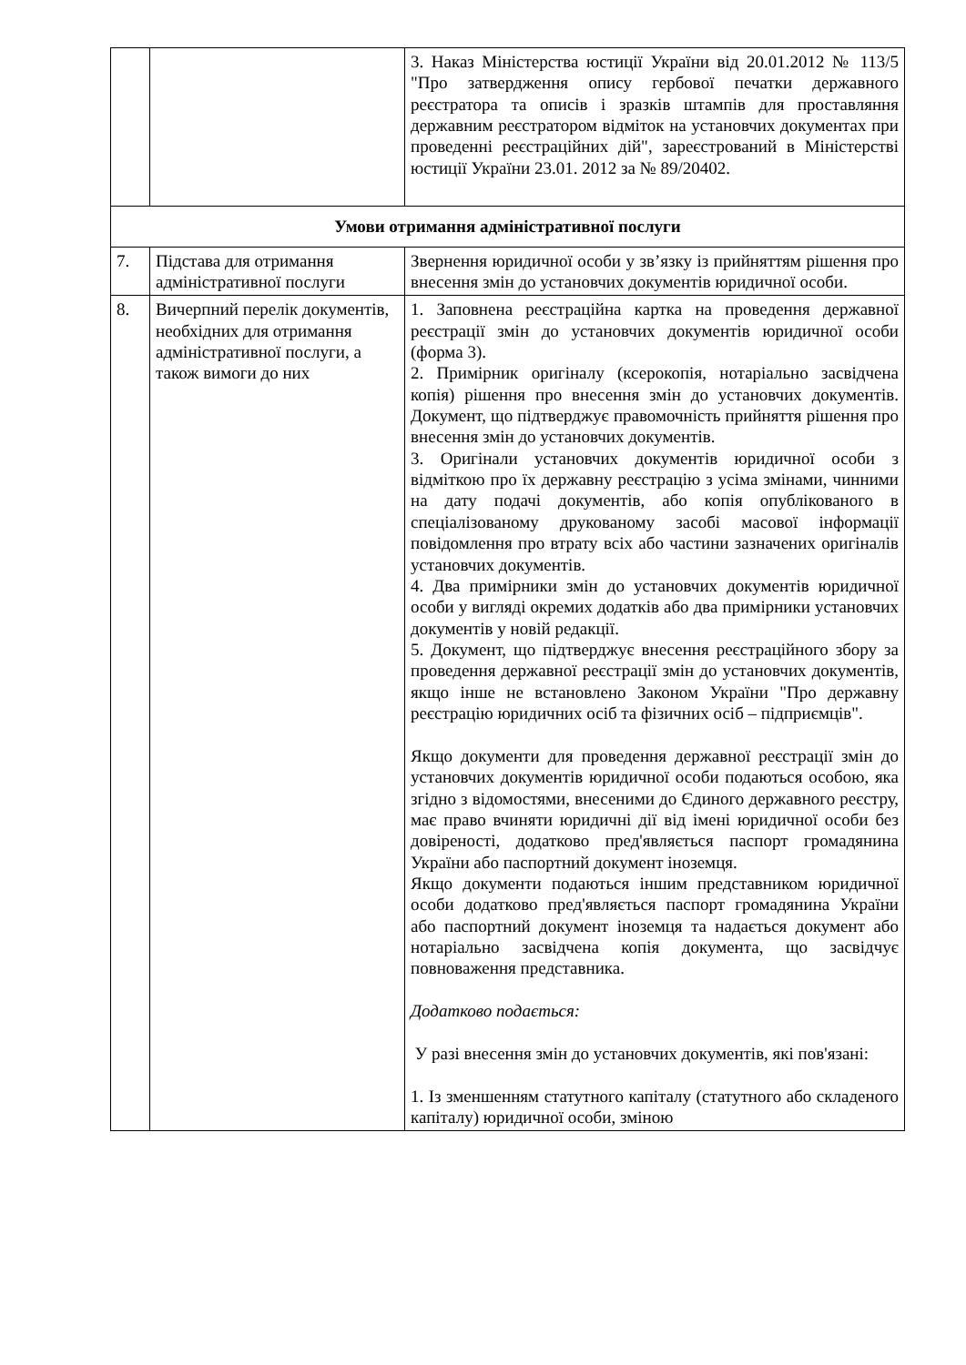| | | 3. Наказ Міністерства юстиції України від 20.01.2012 № 113/5 "Про затвердження опису гербової печатки державного реєстратора та описів і зразків штампів для проставляння державним реєстратором відміток на установчих документах при проведенні реєстраційних дій", зареєстрований в Міністерстві юстиції України 23.01. 2012 за № 89/20402. |
| Умови отримання адміністративної послуги | | |
| 7. | Підстава для отримання адміністративної послуги | Звернення юридичної особи у зв’язку із прийняттям рішення про внесення змін до установчих документів юридичної особи. |
| 8. | Вичерпний перелік документів, необхідних для отримання адміністративної послуги, а також вимоги до них | 1. Заповнена реєстраційна картка на проведення державної реєстрації змін до установчих документів юридичної особи (форма 3). 2. Примірник оригіналу (ксерокопія, нотаріально засвідчена копія) рішення про внесення змін до установчих документів. Документ, що підтверджує правомочність прийняття рішення про внесення змін до установчих документів. 3. Оригінали установчих документів юридичної особи з відміткою про їх державну реєстрацію з усіма змінами, чинними на дату подачі документів, або копія опублікованого в спеціалізованому друкованому засобі масової інформації повідомлення про втрату всіх або частини зазначених оригіналів установчих документів. 4. Два примірники змін до установчих документів юридичної особи у вигляді окремих додатків або два примірники установчих документів у новій редакції. 5. Документ, що підтверджує внесення реєстраційного збору за проведення державної реєстрації змін до установчих документів, якщо інше не встановлено Законом України "Про державну реєстрацію юридичних осіб та фізичних осіб – підприємців". Якщо документи для проведення державної реєстрації змін до установчих документів юридичної особи подаються особою, яка згідно з відомостями, внесеними до Єдиного державного реєстру, має право вчиняти юридичні дії від імені юридичної особи без довіреності, додатково пред'являється паспорт громадянина України або паспортний документ іноземця. Якщо документи подаються іншим представником юридичної особи додатково пред'являється паспорт громадянина України або паспортний документ іноземця та надається документ або нотаріально засвідчена копія документа, що засвідчує повноваження представника. Додатково подається: У разі внесення змін до установчих документів, які пов'язані: 1. Із зменшенням статутного капіталу (статутного або складеного капіталу) юридичної особи, зміною |